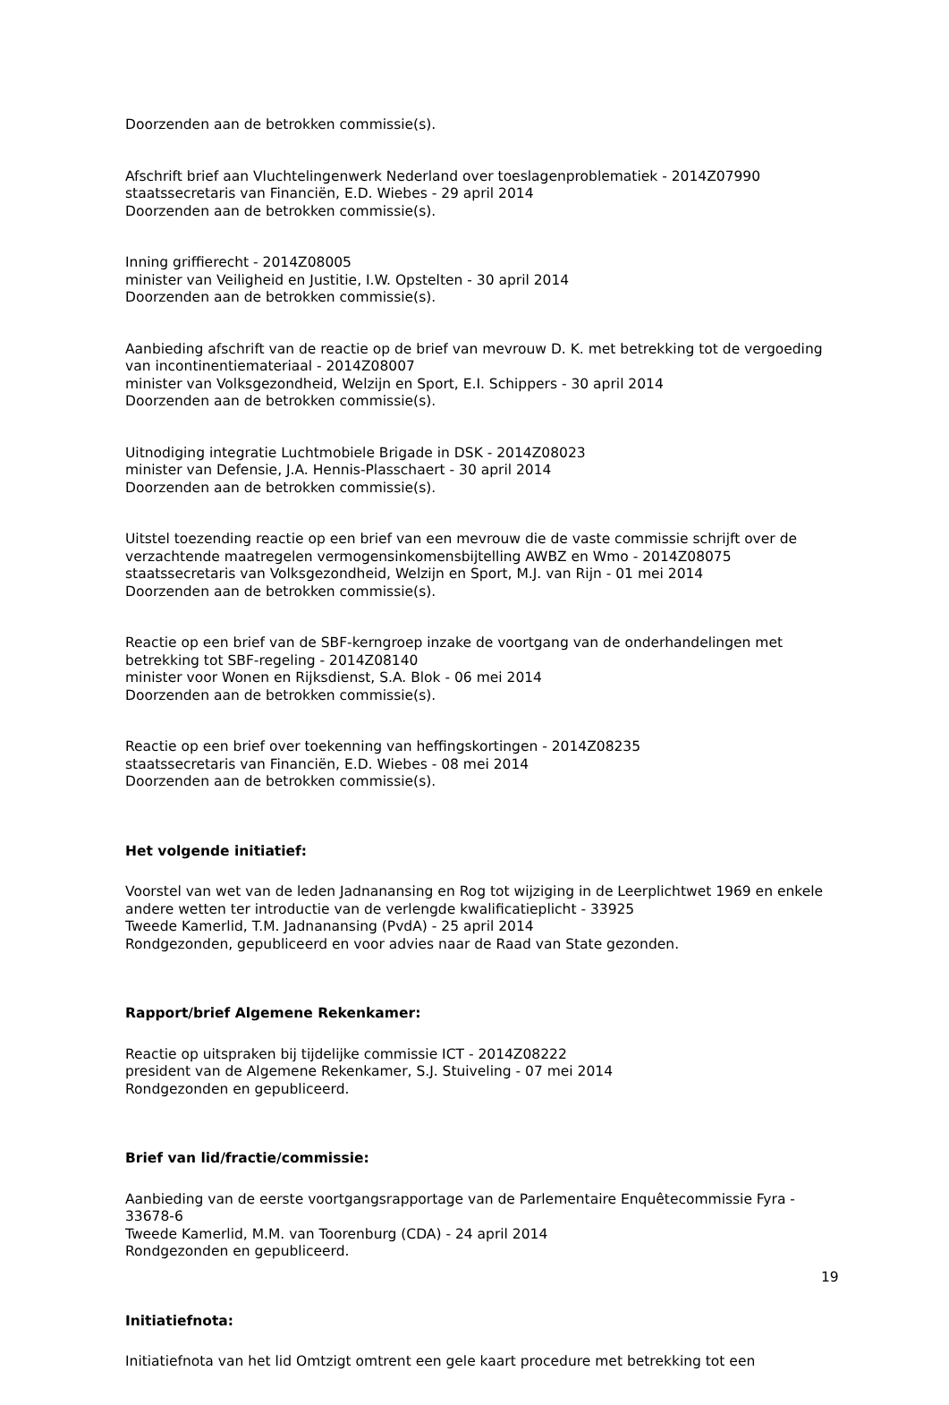Doorzenden aan de betrokken commissie(s).
Afschrift brief aan Vluchtelingenwerk Nederland over toeslagenproblematiek - 2014Z07990
staatssecretaris van Financiën, E.D. Wiebes - 29 april 2014
Doorzenden aan de betrokken commissie(s).
Inning griffierecht - 2014Z08005
minister van Veiligheid en Justitie, I.W. Opstelten - 30 april 2014
Doorzenden aan de betrokken commissie(s).
Aanbieding afschrift van de reactie op de brief van mevrouw D. K. met betrekking tot de vergoeding van incontinentiemateriaal - 2014Z08007
minister van Volksgezondheid, Welzijn en Sport, E.I. Schippers - 30 april 2014
Doorzenden aan de betrokken commissie(s).
Uitnodiging integratie Luchtmobiele Brigade in DSK - 2014Z08023
minister van Defensie, J.A. Hennis-Plasschaert - 30 april 2014
Doorzenden aan de betrokken commissie(s).
Uitstel toezending reactie op een brief van een mevrouw die de vaste commissie schrijft over de verzachtende maatregelen vermogensinkomensbijtelling AWBZ en Wmo - 2014Z08075
staatssecretaris van Volksgezondheid, Welzijn en Sport, M.J. van Rijn - 01 mei 2014
Doorzenden aan de betrokken commissie(s).
Reactie op een brief van de SBF-kerngroep inzake de voortgang van de onderhandelingen met betrekking tot SBF-regeling - 2014Z08140
minister voor Wonen en Rijksdienst, S.A. Blok - 06 mei 2014
Doorzenden aan de betrokken commissie(s).
Reactie op een brief over toekenning van heffingskortingen - 2014Z08235
staatssecretaris van Financiën, E.D. Wiebes - 08 mei 2014
Doorzenden aan de betrokken commissie(s).
Het volgende initiatief:
Voorstel van wet van de leden Jadnanansing en Rog tot wijziging in de Leerplichtwet 1969 en enkele andere wetten ter introductie van de verlengde kwalificatieplicht - 33925
Tweede Kamerlid, T.M. Jadnanansing (PvdA) - 25 april 2014
Rondgezonden, gepubliceerd en voor advies naar de Raad van State gezonden.
Rapport/brief Algemene Rekenkamer:
Reactie op uitspraken bij tijdelijke commissie ICT - 2014Z08222
president van de Algemene Rekenkamer, S.J. Stuiveling - 07 mei 2014
Rondgezonden en gepubliceerd.
Brief van lid/fractie/commissie:
Aanbieding van de eerste voortgangsrapportage van de Parlementaire Enquêtecommissie Fyra - 33678-6
Tweede Kamerlid, M.M. van Toorenburg (CDA) - 24 april 2014
Rondgezonden en gepubliceerd.
Initiatiefnota:
Initiatiefnota van het lid Omtzigt omtrent een gele kaart procedure met betrekking tot een
19